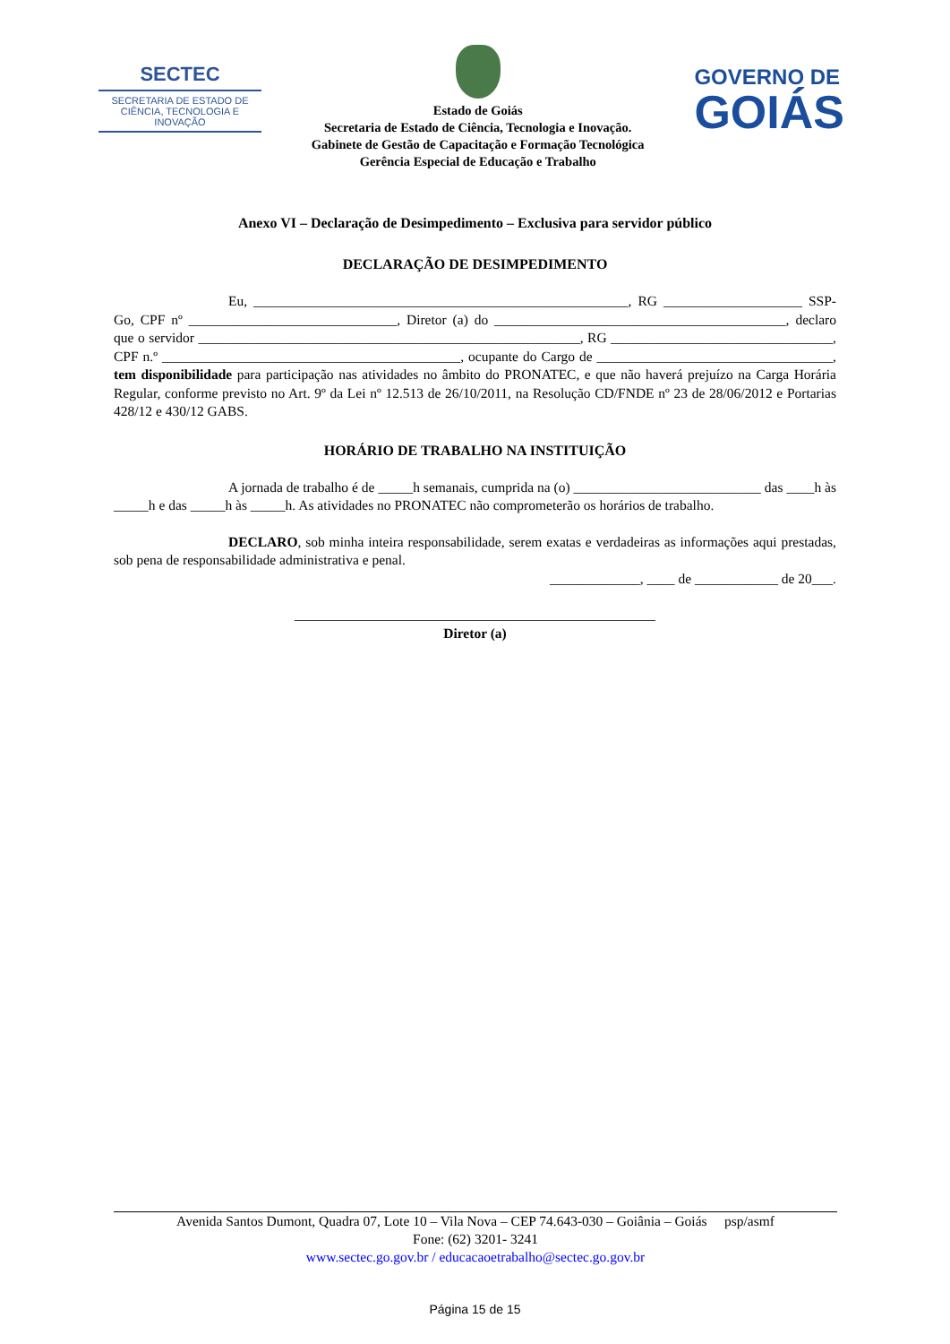SECTEC
SECRETARIA DE ESTADO DE CIÊNCIA, TECNOLOGIA E INOVAÇÃO
Estado de Goiás
Secretaria de Estado de Ciência, Tecnologia e Inovação.
Gabinete de Gestão de Capacitação e Formação Tecnológica
Gerência Especial de Educação e Trabalho
GOVERNO DE
GOIÁS
Anexo VI – Declaração de Desimpedimento – Exclusiva para servidor público
DECLARAÇÃO DE DESIMPEDIMENTO
Eu, ______________________________________________________, RG ____________________ SSP-Go, CPF nº ______________________________, Diretor (a) do __________________________________________, declaro que o servidor _______________________________________________________, RG ________________________________, CPF n.º ___________________________________________, ocupante do Cargo de __________________________________, tem disponibilidade para participação nas atividades no âmbito do PRONATEC, e que não haverá prejuízo na Carga Horária Regular, conforme previsto no Art. 9º da Lei nº 12.513 de 26/10/2011, na Resolução CD/FNDE nº 23 de 28/06/2012 e Portarias 428/12 e 430/12 GABS.
HORÁRIO DE TRABALHO NA INSTITUIÇÃO
A jornada de trabalho é de _____h semanais, cumprida na (o) ___________________________ das ____h às _____h e das _____h às _____h. As atividades no PRONATEC não comprometerão os horários de trabalho.
DECLARO, sob minha inteira responsabilidade, serem exatas e verdadeiras as informações aqui prestadas, sob pena de responsabilidade administrativa e penal.
_____________, ____ de ____________ de 20___.
____________________________________________________
Diretor (a)
Avenida Santos Dumont, Quadra 07, Lote 10 – Vila Nova – CEP 74.643-030 – Goiânia – Goiás psp/asmf
Fone: (62) 3201- 3241
www.sectec.go.gov.br / educacaoetrabalho@sectec.go.gov.br
Página 15 de 15